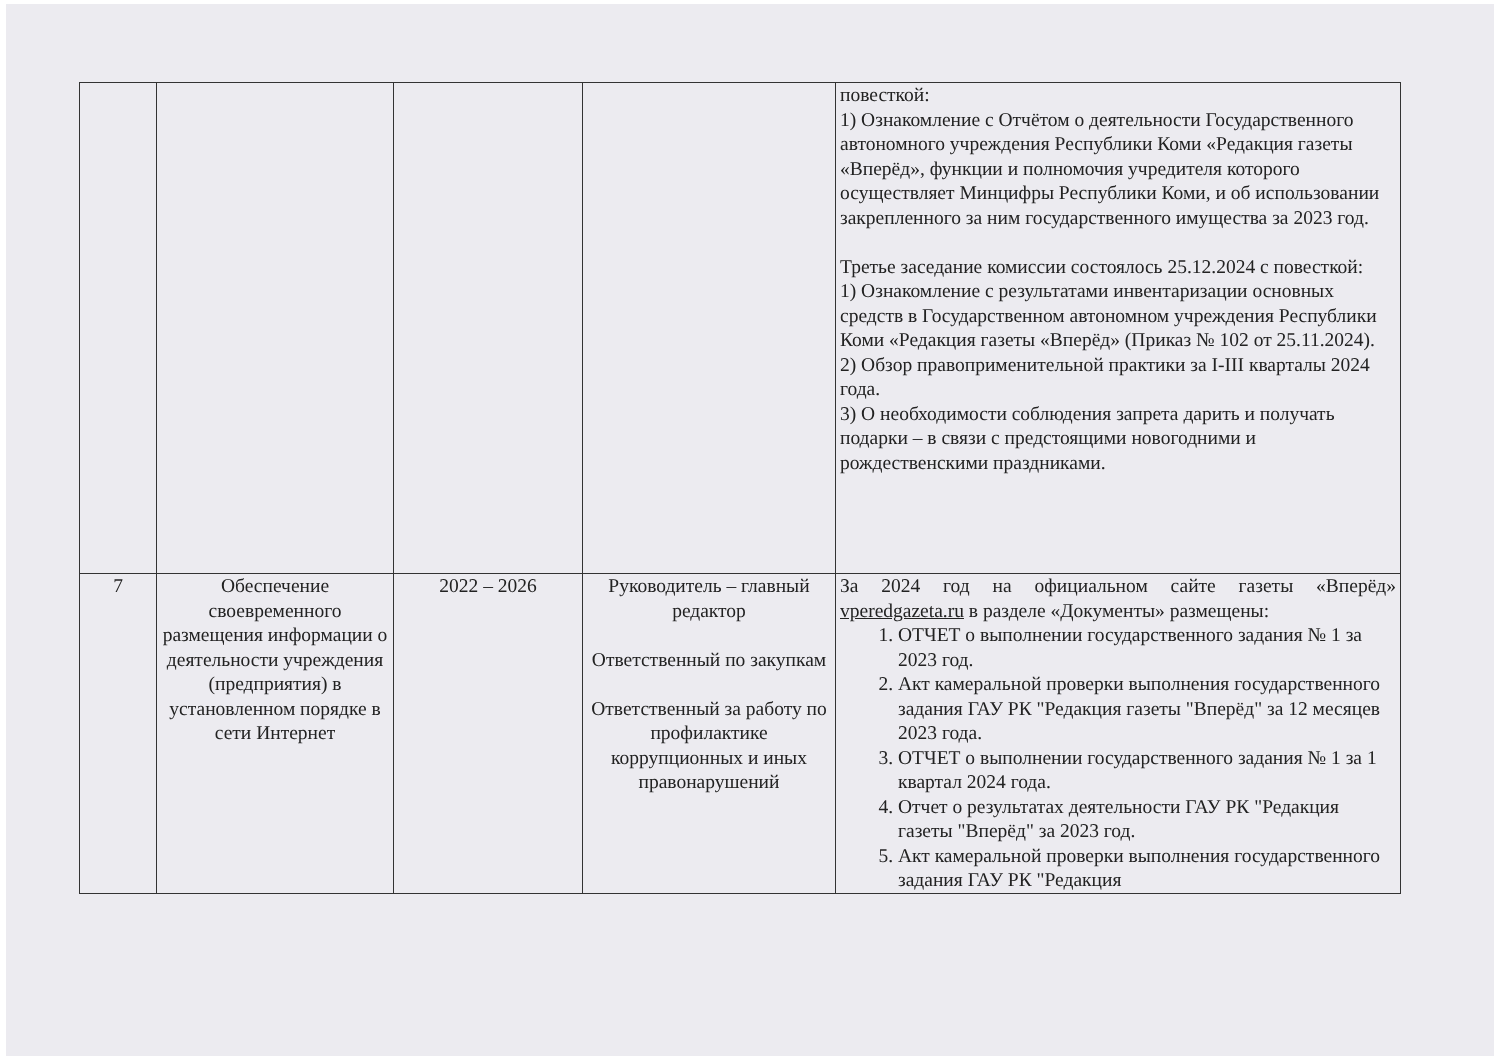| | | | | повесткой: 1) Ознакомление с Отчётом о деятельности Государственного автономного учреждения Республики Коми «Редакция газеты «Вперёд», функции и полномочия учредителя которого осуществляет Минцифры Республики Коми, и об использовании закрепленного за ним государственного имущества за 2023 год. Третье заседание комиссии состоялось 25.12.2024 с повесткой: 1) Ознакомление с результатами инвентаризации основных средств в Государственном автономном учреждения Республики Коми «Редакция газеты «Вперёд» (Приказ № 102 от 25.11.2024). 2) Обзор правоприменительной практики за I-III кварталы 2024 года. 3) О необходимости соблюдения запрета дарить и получать подарки – в связи с предстоящими новогодними и рождественскими праздниками. |
| 7 | Обеспечение своевременного размещения информации о деятельности учреждения (предприятия) в установленном порядке в сети Интернет | 2022 – 2026 | Руководитель – главный редактор Ответственный по закупкам Ответственный за работу по профилактике коррупционных и иных правонарушений | За 2024 год на официальном сайте газеты «Вперёд» vperedgazeta.ru в разделе «Документы» размещены: 1. ОТЧЕТ о выполнении государственного задания № 1 за 2023 год. 2. Акт камеральной проверки выполнения государственного задания ГАУ РК "Редакция газеты "Вперёд" за 12 месяцев 2023 года. 3. ОТЧЕТ о выполнении государственного задания № 1 за 1 квартал 2024 года. 4. Отчет о результатах деятельности ГАУ РК "Редакция газеты "Вперёд" за 2023 год. 5. Акт камеральной проверки выполнения государственного задания ГАУ РК "Редакция |